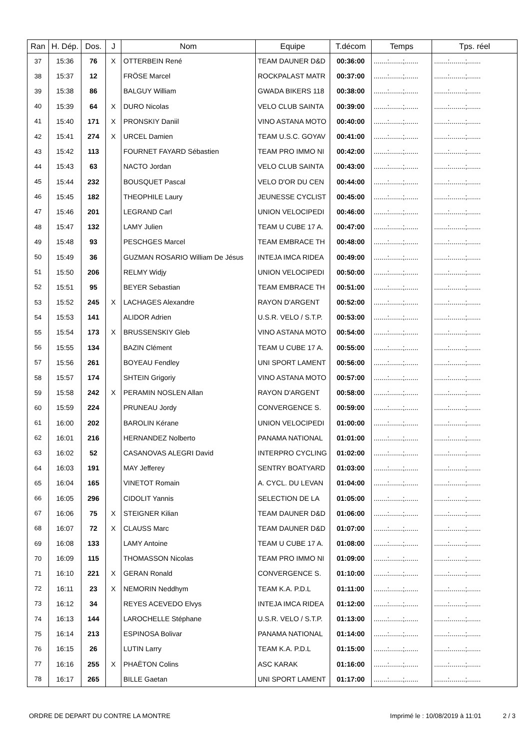| Ran | H. Dép. | Dos. | J | Nom | Equipe | T.décom | Temps | Tps. réel |
| --- | --- | --- | --- | --- | --- | --- | --- | --- |
| 37 | 15:36 | 76 | X | OTTERBEIN René | TEAM DAUNER D&D | 00:36:00 | .......:.......;....... | .......:........;....... |
| 38 | 15:37 | 12 | | FRÖSE Marcel | ROCKPALAST MATR | 00:37:00 | .......:.......;....... | .......:........;....... |
| 39 | 15:38 | 86 | | BALGUY William | GWADA BIKERS 118 | 00:38:00 | .......:.......;....... | .......:........;....... |
| 40 | 15:39 | 64 | X | DURO Nicolas | VELO CLUB SAINTA | 00:39:00 | .......:.......;....... | .......:........;....... |
| 41 | 15:40 | 171 | X | PRONSKIY Daniil | VINO ASTANA MOTO | 00:40:00 | .......:.......;....... | .......:........;....... |
| 42 | 15:41 | 274 | X | URCEL Damien | TEAM U.S.C. GOYAV | 00:41:00 | .......:.......;....... | .......:........;....... |
| 43 | 15:42 | 113 | | FOURNET FAYARD Sébastien | TEAM PRO IMMO NI | 00:42:00 | .......:.......;....... | .......:........;....... |
| 44 | 15:43 | 63 | | NACTO Jordan | VELO CLUB SAINTA | 00:43:00 | .......:.......;....... | .......:........;....... |
| 45 | 15:44 | 232 | | BOUSQUET Pascal | VELO D'OR DU CEN | 00:44:00 | .......:.......;....... | .......:........;....... |
| 46 | 15:45 | 182 | | THEOPHILE Laury | JEUNESSE CYCLIST | 00:45:00 | .......:.......;....... | .......:........;....... |
| 47 | 15:46 | 201 | | LEGRAND Carl | UNION VELOCIPEDI | 00:46:00 | .......:.......;....... | .......:........;....... |
| 48 | 15:47 | 132 | | LAMY Julien | TEAM U CUBE 17 A. | 00:47:00 | .......:.......;....... | .......:........;....... |
| 49 | 15:48 | 93 | | PESCHGES Marcel | TEAM EMBRACE TH | 00:48:00 | .......:.......;....... | .......:........;....... |
| 50 | 15:49 | 36 | | GUZMAN ROSARIO William De Jésus | INTEJA IMCA RIDEA | 00:49:00 | .......:.......;....... | .......:........;....... |
| 51 | 15:50 | 206 | | RELMY Widjy | UNION VELOCIPEDI | 00:50:00 | .......:.......;....... | .......:........;....... |
| 52 | 15:51 | 95 | | BEYER Sebastian | TEAM EMBRACE TH | 00:51:00 | .......:.......;....... | .......:........;....... |
| 53 | 15:52 | 245 | X | LACHAGES Alexandre | RAYON D'ARGENT | 00:52:00 | .......:.......;....... | .......:........;....... |
| 54 | 15:53 | 141 | | ALIDOR Adrien | U.S.R. VELO / S.T.P. | 00:53:00 | .......:.......;....... | .......:........;....... |
| 55 | 15:54 | 173 | X | BRUSSENSKIY Gleb | VINO ASTANA MOTO | 00:54:00 | .......:.......;....... | .......:........;....... |
| 56 | 15:55 | 134 | | BAZIN Clément | TEAM U CUBE 17 A. | 00:55:00 | .......:.......;....... | .......:........;....... |
| 57 | 15:56 | 261 | | BOYEAU Fendley | UNI SPORT LAMENT | 00:56:00 | .......:.......;....... | .......:........;....... |
| 58 | 15:57 | 174 | | SHTEIN Grigoriy | VINO ASTANA MOTO | 00:57:00 | .......:.......;....... | .......:........;....... |
| 59 | 15:58 | 242 | X | PERAMIN NOSLEN Allan | RAYON D'ARGENT | 00:58:00 | .......:.......;....... | .......:........;....... |
| 60 | 15:59 | 224 | | PRUNEAU Jordy | CONVERGENCE S. | 00:59:00 | .......:.......;....... | .......:........;....... |
| 61 | 16:00 | 202 | | BAROLIN Kérane | UNION VELOCIPEDI | 01:00:00 | .......:.......;....... | .......:........;....... |
| 62 | 16:01 | 216 | | HERNANDEZ Nolberto | PANAMA NATIONAL | 01:01:00 | .......:.......;....... | .......:........;....... |
| 63 | 16:02 | 52 | | CASANOVAS ALEGRI David | INTERPRO CYCLING | 01:02:00 | .......:.......;....... | .......:........;....... |
| 64 | 16:03 | 191 | | MAY Jefferey | SENTRY BOATYARD | 01:03:00 | .......:.......;....... | .......:........;....... |
| 65 | 16:04 | 165 | | VINETOT Romain | A. CYCL. DU LEVAN | 01:04:00 | .......:.......;....... | .......:........;....... |
| 66 | 16:05 | 296 | | CIDOLIT Yannis | SELECTION DE LA | 01:05:00 | .......:.......;....... | .......:........;....... |
| 67 | 16:06 | 75 | X | STEIGNER Kilian | TEAM DAUNER D&D | 01:06:00 | .......:.......;....... | .......:........;....... |
| 68 | 16:07 | 72 | X | CLAUSS Marc | TEAM DAUNER D&D | 01:07:00 | .......:.......;....... | .......:........;....... |
| 69 | 16:08 | 133 | | LAMY Antoine | TEAM U CUBE 17 A. | 01:08:00 | .......:.......;....... | .......:........;....... |
| 70 | 16:09 | 115 | | THOMASSON Nicolas | TEAM PRO IMMO NI | 01:09:00 | .......:.......;....... | .......:........;....... |
| 71 | 16:10 | 221 | X | GERAN Ronald | CONVERGENCE S. | 01:10:00 | .......:.......;....... | .......:........;....... |
| 72 | 16:11 | 23 | X | NEMORIN Neddhym | TEAM K.A. P.D.L | 01:11:00 | .......:.......;....... | .......:........;....... |
| 73 | 16:12 | 34 | | REYES ACEVEDO Elvys | INTEJA IMCA RIDEA | 01:12:00 | .......:.......;....... | .......:........;....... |
| 74 | 16:13 | 144 | | LAROCHELLE Stéphane | U.S.R. VELO / S.T.P. | 01:13:00 | .......:.......;....... | .......:........;....... |
| 75 | 16:14 | 213 | | ESPINOSA Bolivar | PANAMA NATIONAL | 01:14:00 | .......:.......;....... | .......:........;....... |
| 76 | 16:15 | 26 | | LUTIN Larry | TEAM K.A. P.D.L | 01:15:00 | .......:.......;....... | .......:........;....... |
| 77 | 16:16 | 255 | X | PHAËTON Colins | ASC KARAK | 01:16:00 | .......:.......;....... | .......:........;....... |
| 78 | 16:17 | 265 | | BILLE Gaetan | UNI SPORT LAMENT | 01:17:00 | .......:.......;....... | .......:........;....... |
ORDRE DE DEPART DU CONTRE LA MONTRE Imprimé le : 10/08/2019 à 11:01 2 / 3